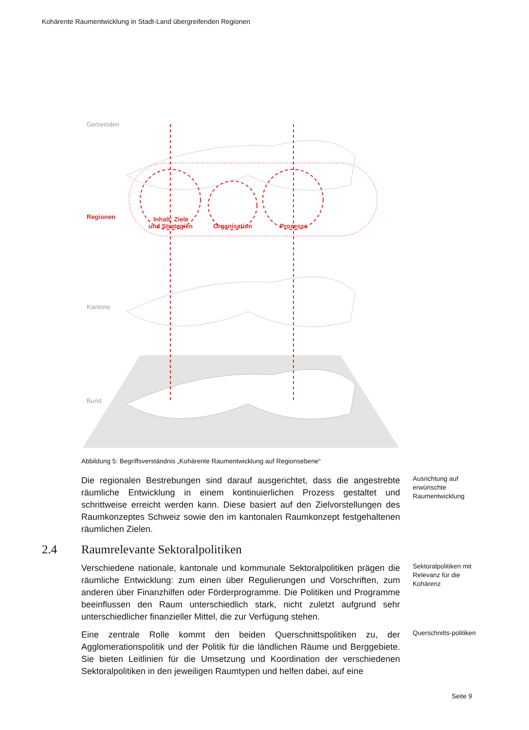Kohärente Raumentwicklung in Stadt-Land übergreifenden Regionen
Gemeinden
Kantone
Bund
Regionen
Inhalt: Ziele
und Strategien
Organisation
Prozesse
Abbildung 5: Begriffsverständnis „Kohärente Raumentwicklung auf Regionsebene“
Die regionalen Bestrebungen sind darauf ausgerichtet, dass die angestrebte räumliche Entwicklung in einem kontinuierlichen Prozess gestaltet und schrittweise erreicht werden kann. Diese basiert auf den Zielvorstellungen des Raumkonzeptes Schweiz sowie den im kantonalen Raumkonzept festgehaltenen räumlichen Zielen.
Ausrichtung auf erwünschte Raumentwicklung
2.4 Raumrelevante Sektoralpolitiken
Verschiedene nationale, kantonale und kommunale Sektoralpolitiken prägen die räumliche Entwicklung: zum einen über Regulierungen und Vorschriften, zum anderen über Finanzhilfen oder Förderprogramme. Die Politiken und Programme beeinflussen den Raum unterschiedlich stark, nicht zuletzt aufgrund sehr unterschiedlicher finanzieller Mittel, die zur Verfügung stehen.
Sektoralpolitiken mit Relevanz für die Kohärenz
Eine zentrale Rolle kommt den beiden Querschnittspolitiken zu, der Agglomerationspolitik und der Politik für die ländlichen Räume und Berggebiete. Sie bieten Leitlinien für die Umsetzung und Koordination der verschiedenen Sektoralpolitiken in den jeweiligen Raumtypen und helfen dabei, auf eine
Querschnitts-politiken
Seite 9